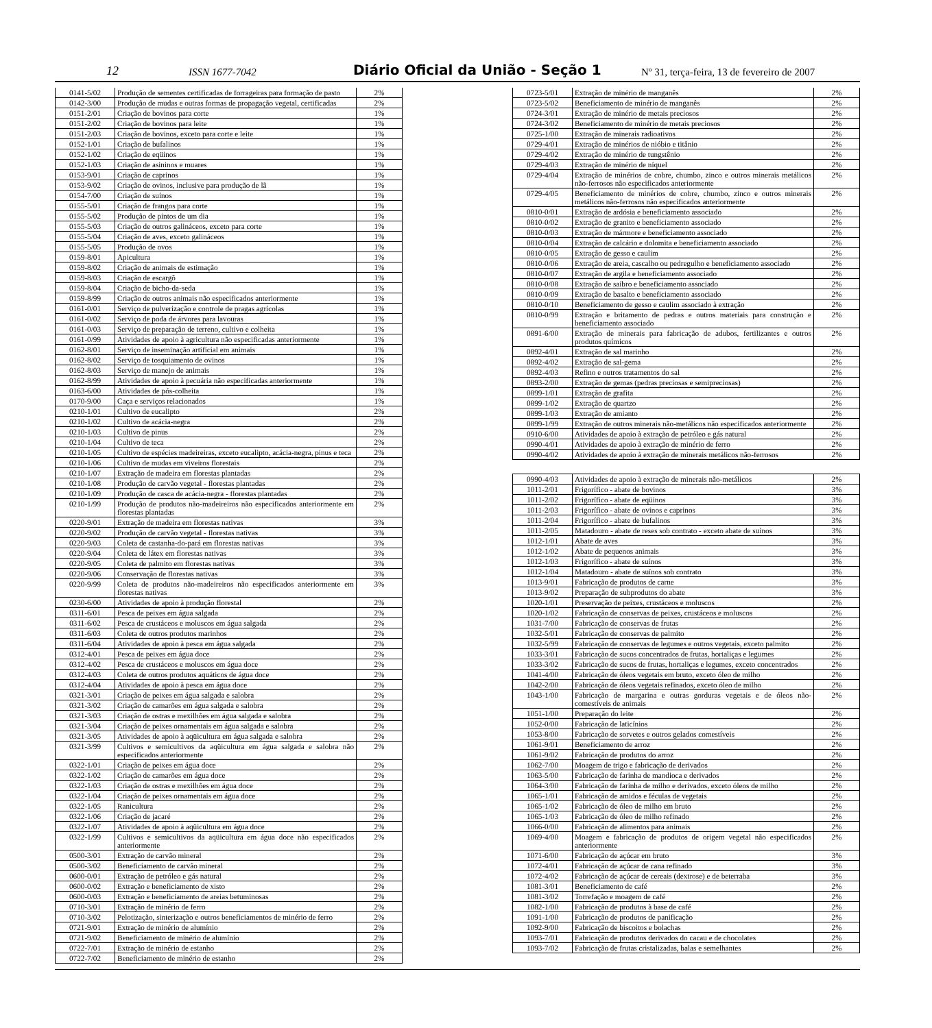12 ISSN 1677-7042 Diário Oficial da União - Seção 1 Nº 31, terça-feira, 13 de fevereiro de 2007
| 0141-5/02 | Produção de sementes certificadas de forrageiras para formação de pasto | 2% |
| 0142-3/00 | Produção de mudas e outras formas de propagação vegetal, certificadas | 2% |
| 0151-2/01 | Criação de bovinos para corte | 1% |
| 0151-2/02 | Criação de bovinos para leite | 1% |
| 0151-2/03 | Criação de bovinos, exceto para corte e leite | 1% |
| 0152-1/01 | Criação de bufalinos | 1% |
| 0152-1/02 | Criação de eqüinos | 1% |
| 0152-1/03 | Criação de asininos e muares | 1% |
| 0153-9/01 | Criação de caprinos | 1% |
| 0153-9/02 | Criação de ovinos, inclusive para produção de lã | 1% |
| 0154-7/00 | Criação de suínos | 1% |
| 0155-5/01 | Criação de frangos para corte | 1% |
| 0155-5/02 | Produção de pintos de um dia | 1% |
| 0155-5/03 | Criação de outros galináceos, exceto para corte | 1% |
| 0155-5/04 | Criação de aves, exceto galináceos | 1% |
| 0155-5/05 | Produção de ovos | 1% |
| 0159-8/01 | Apicultura | 1% |
| 0159-8/02 | Criação de animais de estimação | 1% |
| 0159-8/03 | Criação de escargô | 1% |
| 0159-8/04 | Criação de bicho-da-seda | 1% |
| 0159-8/99 | Criação de outros animais não especificados anteriormente | 1% |
| 0161-0/01 | Serviço de pulverização e controle de pragas agrícolas | 1% |
| 0161-0/02 | Serviço de poda de árvores para lavouras | 1% |
| 0161-0/03 | Serviço de preparação de terreno, cultivo e colheita | 1% |
| 0161-0/99 | Atividades de apoio à agricultura não especificadas anteriormente | 1% |
| 0162-8/01 | Serviço de inseminação artificial em animais | 1% |
| 0162-8/02 | Serviço de tosquiamento de ovinos | 1% |
| 0162-8/03 | Serviço de manejo de animais | 1% |
| 0162-8/99 | Atividades de apoio à pecuária não especificadas anteriormente | 1% |
| 0163-6/00 | Atividades de pós-colheita | 1% |
| 0170-9/00 | Caça e serviços relacionados | 1% |
| 0210-1/01 | Cultivo de eucalipto | 2% |
| 0210-1/02 | Cultivo de acácia-negra | 2% |
| 0210-1/03 | Cultivo de pinus | 2% |
| 0210-1/04 | Cultivo de teca | 2% |
| 0210-1/05 | Cultivo de espécies madeireiras, exceto eucalipto, acácia-negra, pinus e teca | 2% |
| 0210-1/06 | Cultivo de mudas em viveiros florestais | 2% |
| 0210-1/07 | Extração de madeira em florestas plantadas | 2% |
| 0210-1/08 | Produção de carvão vegetal - florestas plantadas | 2% |
| 0210-1/09 | Produção de casca de acácia-negra - florestas plantadas | 2% |
| 0210-1/99 | Produção de produtos não-madeireiros não especificados anteriormente em florestas plantadas | 2% |
| 0220-9/01 | Extração de madeira em florestas nativas | 3% |
| 0220-9/02 | Produção de carvão vegetal - florestas nativas | 3% |
| 0220-9/03 | Coleta de castanha-do-pará em florestas nativas | 3% |
| 0220-9/04 | Coleta de látex em florestas nativas | 3% |
| 0220-9/05 | Coleta de palmito em florestas nativas | 3% |
| 0220-9/06 | Conservação de florestas nativas | 3% |
| 0220-9/99 | Coleta de produtos não-madeireiros não especificados anteriormente em florestas nativas | 3% |
| 0230-6/00 | Atividades de apoio à produção florestal | 2% |
| 0311-6/01 | Pesca de peixes em água salgada | 2% |
| 0311-6/02 | Pesca de crustáceos e moluscos em água salgada | 2% |
| 0311-6/03 | Coleta de outros produtos marinhos | 2% |
| 0311-6/04 | Atividades de apoio à pesca em água salgada | 2% |
| 0312-4/01 | Pesca de peixes em água doce | 2% |
| 0312-4/02 | Pesca de crustáceos e moluscos em água doce | 2% |
| 0312-4/03 | Coleta de outros produtos aquáticos de água doce | 2% |
| 0312-4/04 | Atividades de apoio à pesca em água doce | 2% |
| 0321-3/01 | Criação de peixes em água salgada e salobra | 2% |
| 0321-3/02 | Criação de camarões em água salgada e salobra | 2% |
| 0321-3/03 | Criação de ostras e mexilhões em água salgada e salobra | 2% |
| 0321-3/04 | Criação de peixes ornamentais em água salgada e salobra | 2% |
| 0321-3/05 | Atividades de apoio à aqüicultura em água salgada e salobra | 2% |
| 0321-3/99 | Cultivos e semicultivos da aqüicultura em água salgada e salobra não especificados anteriormente | 2% |
| 0322-1/01 | Criação de peixes em água doce | 2% |
| 0322-1/02 | Criação de camarões em água doce | 2% |
| 0322-1/03 | Criação de ostras e mexilhões em água doce | 2% |
| 0322-1/04 | Criação de peixes ornamentais em água doce | 2% |
| 0322-1/05 | Ranicultura | 2% |
| 0322-1/06 | Criação de jacaré | 2% |
| 0322-1/07 | Atividades de apoio à aqüicultura em água doce | 2% |
| 0322-1/99 | Cultivos e semicultivos da aqüicultura em água doce não especificados anteriormente | 2% |
| 0500-3/01 | Extração de carvão mineral | 2% |
| 0500-3/02 | Beneficiamento de carvão mineral | 2% |
| 0600-0/01 | Extração de petróleo e gás natural | 2% |
| 0600-0/02 | Extração e beneficiamento de xisto | 2% |
| 0600-0/03 | Extração e beneficiamento de areias betuminosas | 2% |
| 0710-3/01 | Extração de minério de ferro | 2% |
| 0710-3/02 | Pelotização, sinterização e outros beneficiamentos de minério de ferro | 2% |
| 0721-9/01 | Extração de minério de alumínio | 2% |
| 0721-9/02 | Beneficiamento de minério de alumínio | 2% |
| 0722-7/01 | Extração de minério de estanho | 2% |
| 0722-7/02 | Beneficiamento de minério de estanho | 2% |
| 0723-5/01 | Extração de minério de manganês | 2% |
| 0723-5/02 | Beneficiamento de minério de manganês | 2% |
| 0724-3/01 | Extração de minério de metais preciosos | 2% |
| 0724-3/02 | Beneficiamento de minério de metais preciosos | 2% |
| 0725-1/00 | Extração de minerais radioativos | 2% |
| 0729-4/01 | Extração de minérios de nióbio e titânio | 2% |
| 0729-4/02 | Extração de minério de tungstênio | 2% |
| 0729-4/03 | Extração de minério de níquel | 2% |
| 0729-4/04 | Extração de minérios de cobre, chumbo, zinco e outros minerais metálicos não-ferrosos não especificados anteriormente | 2% |
| 0729-4/05 | Beneficiamento de minérios de cobre, chumbo, zinco e outros minerais metálicos não-ferrosos não especificados anteriormente | 2% |
| 0810-0/01 | Extração de ardósia e beneficiamento associado | 2% |
| 0810-0/02 | Extração de granito e beneficiamento associado | 2% |
| 0810-0/03 | Extração de mármore e beneficiamento associado | 2% |
| 0810-0/04 | Extração de calcário e dolomita e beneficiamento associado | 2% |
| 0810-0/05 | Extração de gesso e caulim | 2% |
| 0810-0/06 | Extração de areia, cascalho ou pedregulho e beneficiamento associado | 2% |
| 0810-0/07 | Extração de argila e beneficiamento associado | 2% |
| 0810-0/08 | Extração de saibro e beneficiamento associado | 2% |
| 0810-0/09 | Extração de basalto e beneficiamento associado | 2% |
| 0810-0/10 | Beneficiamento de gesso e caulim associado à extração | 2% |
| 0810-0/99 | Extração e britamento de pedras e outros materiais para construção e beneficiamento associado | 2% |
| 0891-6/00 | Extração de minerais para fabricação de adubos, fertilizantes e outros produtos químicos | 2% |
| 0892-4/01 | Extração de sal marinho | 2% |
| 0892-4/02 | Extração de sal-gema | 2% |
| 0892-4/03 | Refino e outros tratamentos do sal | 2% |
| 0893-2/00 | Extração de gemas (pedras preciosas e semipreciosas) | 2% |
| 0899-1/01 | Extração de grafita | 2% |
| 0899-1/02 | Extração de quartzo | 2% |
| 0899-1/03 | Extração de amianto | 2% |
| 0899-1/99 | Extração de outros minerais não-metálicos não especificados anteriormente | 2% |
| 0910-6/00 | Atividades de apoio à extração de petróleo e gás natural | 2% |
| 0990-4/01 | Atividades de apoio à extração de minério de ferro | 2% |
| 0990-4/02 | Atividades de apoio à extração de minerais metálicos não-ferrosos | 2% |
| 0990-4/03 | Atividades de apoio à extração de minerais não-metálicos | 2% |
| 1011-2/01 | Frigorífico - abate de bovinos | 3% |
| 1011-2/02 | Frigorífico - abate de eqüinos | 3% |
| 1011-2/03 | Frigorífico - abate de ovinos e caprinos | 3% |
| 1011-2/04 | Frigorífico - abate de bufalinos | 3% |
| 1011-2/05 | Matadouro - abate de reses sob contrato - exceto abate de suínos | 3% |
| 1012-1/01 | Abate de aves | 3% |
| 1012-1/02 | Abate de pequenos animais | 3% |
| 1012-1/03 | Frigorífico - abate de suínos | 3% |
| 1012-1/04 | Matadouro - abate de suínos sob contrato | 3% |
| 1013-9/01 | Fabricação de produtos de carne | 3% |
| 1013-9/02 | Preparação de subprodutos do abate | 3% |
| 1020-1/01 | Preservação de peixes, crustáceos e moluscos | 2% |
| 1020-1/02 | Fabricação de conservas de peixes, crustáceos e moluscos | 2% |
| 1031-7/00 | Fabricação de conservas de frutas | 2% |
| 1032-5/01 | Fabricação de conservas de palmito | 2% |
| 1032-5/99 | Fabricação de conservas de legumes e outros vegetais, exceto palmito | 2% |
| 1033-3/01 | Fabricação de sucos concentrados de frutas, hortaliças e legumes | 2% |
| 1033-3/02 | Fabricação de sucos de frutas, hortaliças e legumes, exceto concentrados | 2% |
| 1041-4/00 | Fabricação de óleos vegetais em bruto, exceto óleo de milho | 2% |
| 1042-2/00 | Fabricação de óleos vegetais refinados, exceto óleo de milho | 2% |
| 1043-1/00 | Fabricação de margarina e outras gorduras vegetais e de óleos não-comestíveis de animais | 2% |
| 1051-1/00 | Preparação do leite | 2% |
| 1052-0/00 | Fabricação de laticínios | 2% |
| 1053-8/00 | Fabricação de sorvetes e outros gelados comestíveis | 2% |
| 1061-9/01 | Beneficiamento de arroz | 2% |
| 1061-9/02 | Fabricação de produtos do arroz | 2% |
| 1062-7/00 | Moagem de trigo e fabricação de derivados | 2% |
| 1063-5/00 | Fabricação de farinha de mandioca e derivados | 2% |
| 1064-3/00 | Fabricação de farinha de milho e derivados, exceto óleos de milho | 2% |
| 1065-1/01 | Fabricação de amidos e féculas de vegetais | 2% |
| 1065-1/02 | Fabricação de óleo de milho em bruto | 2% |
| 1065-1/03 | Fabricação de óleo de milho refinado | 2% |
| 1066-0/00 | Fabricação de alimentos para animais | 2% |
| 1069-4/00 | Moagem e fabricação de produtos de origem vegetal não especificados anteriormente | 2% |
| 1071-6/00 | Fabricação de açúcar em bruto | 3% |
| 1072-4/01 | Fabricação de açúcar de cana refinado | 3% |
| 1072-4/02 | Fabricação de açúcar de cereais (dextrose) e de beterraba | 3% |
| 1081-3/01 | Beneficiamento de café | 2% |
| 1081-3/02 | Torrefação e moagem de café | 2% |
| 1082-1/00 | Fabricação de produtos à base de café | 2% |
| 1091-1/00 | Fabricação de produtos de panificação | 2% |
| 1092-9/00 | Fabricação de biscoitos e bolachas | 2% |
| 1093-7/01 | Fabricação de produtos derivados do cacau e de chocolates | 2% |
| 1093-7/02 | Fabricação de frutas cristalizadas, balas e semelhantes | 2% |